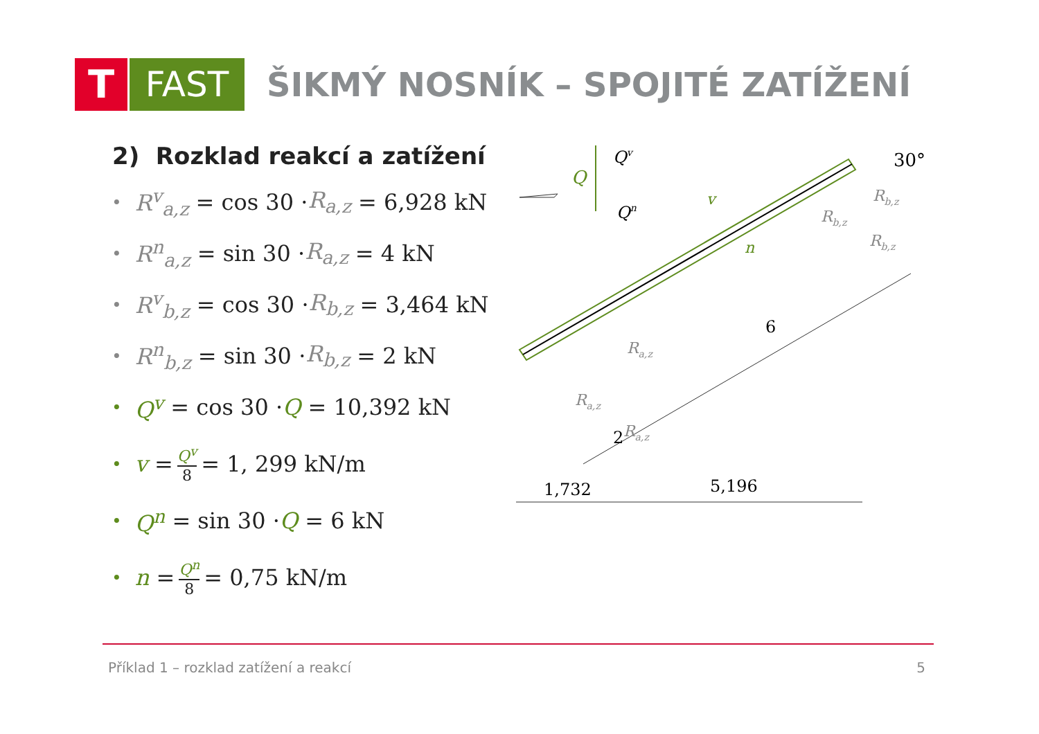T FAST
ŠIKMÝ NOSNÍK – SPOJITÉ ZATÍŽENÍ
2) Rozklad reakcí a zatížení
• R<sup>v</sup><sub>a,z</sub> = cos 30 · R<sub>a,z</sub> = 6,928 kN
• R<sup>n</sup><sub>a,z</sub> = sin 30 · R<sub>a,z</sub> = 4 kN
• R<sup>v</sup><sub>b,z</sub> = cos 30 · R<sub>b,z</sub> = 3,464 kN
• R<sup>n</sup><sub>b,z</sub> = sin 30 · R<sub>b,z</sub> = 2 kN
• Q<sup>v</sup> = cos 30 · Q = 10,392 kN
• v = Q<sup>v</sup> 8 = 1, 299 kN/m
• Q<sup>n</sup> = sin 30 · Q = 6 kN
• n = Q<sup>n</sup> 8 = 0,75 kN/m
Q
Qv
Qn
v
n
30°
Rb,z
Rb,z
Rb,z
Ra,z
Ra,z
Ra,z
6
2
1,732
5,196
Příklad 1 – rozklad zatížení a reakcí 5